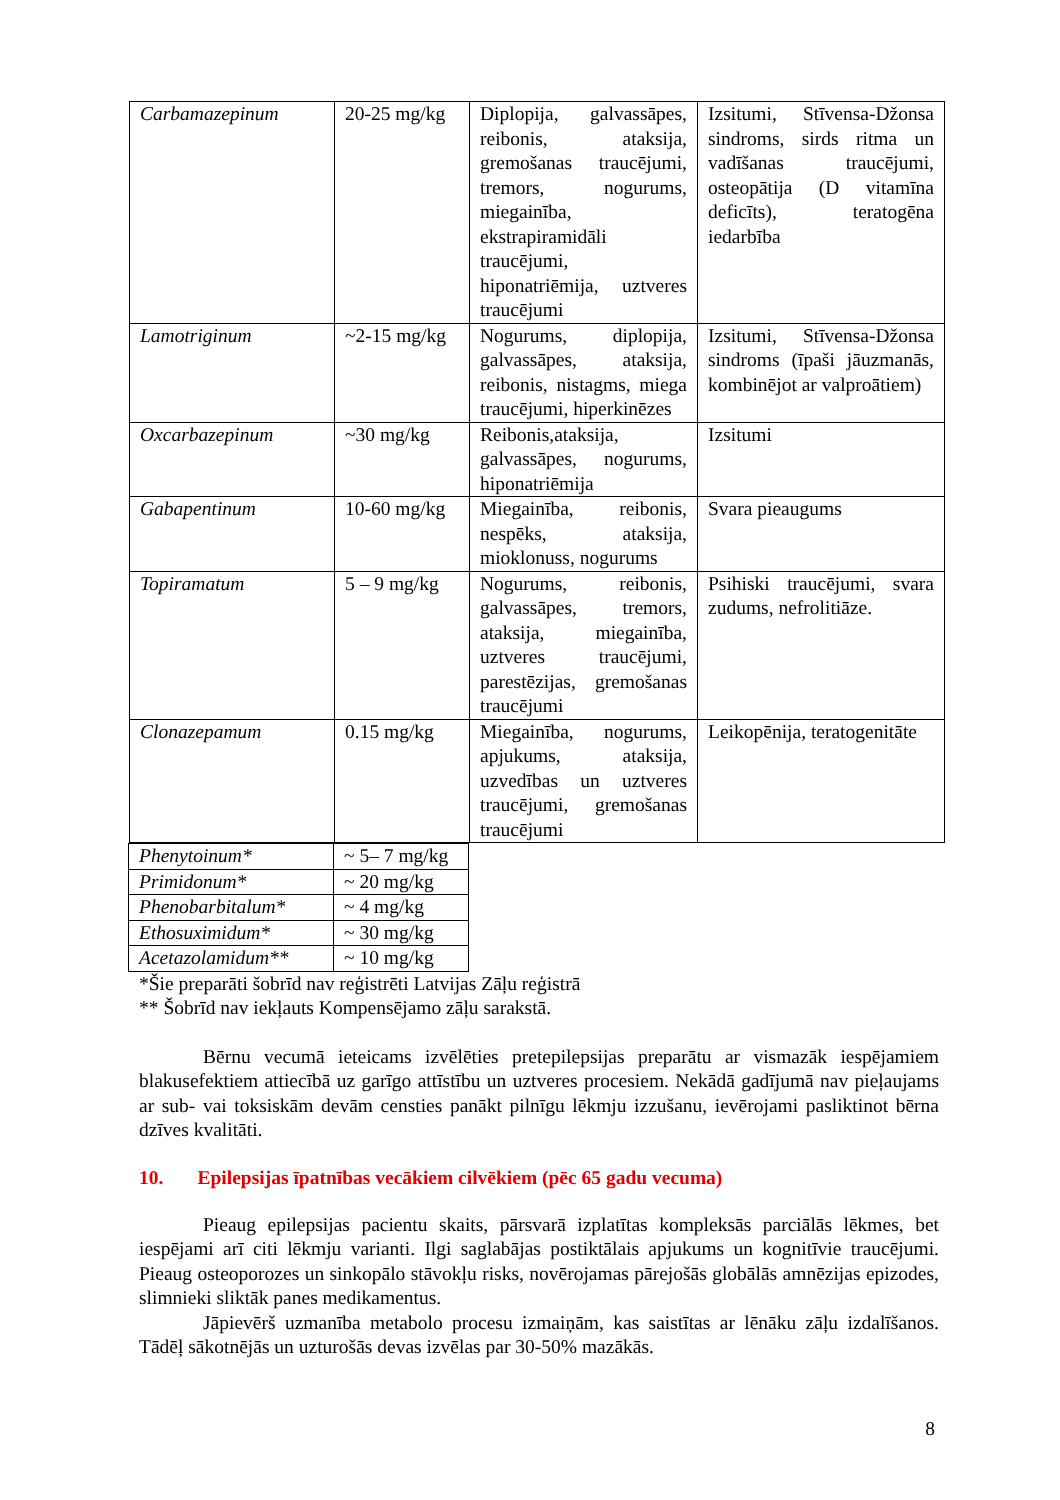| Carbamazepinum | 20-25 mg/kg | Diplopija, galvassāpes, reibonis, ataksija, gremošanas traucējumi, tremors, nogurums, miegainība, ekstrapiramidāli traucējumi, hiponatriēmija, uztveres traucējumi | Izsitumi, Stīvensa-Džonsa sindroms, sirds ritma un vadīšanas traucējumi, osteopātija (D vitamīna deficīts), teratogēna iedarbība |
| Lamotriginum | ~2-15 mg/kg | Nogurums, diplopija, galvassāpes, ataksija, reibonis, nistagms, miega traucējumi, hiperkinēzes | Izsitumi, Stīvensa-Džonsa sindroms (īpaši jāuzmanās, kombinējot ar valproātiem) |
| Oxcarbazepinum | ~30 mg/kg | Reibonis,ataksija, galvassāpes, nogurums, hiponatriēmija | Izsitumi |
| Gabapentinum | 10-60 mg/kg | Miegainība, reibonis, nespēks, ataksija, mioklonuss, nogurums | Svara pieaugums |
| Topiramatum | 5 – 9 mg/kg | Nogurums, reibonis, galvassāpes, tremors, ataksija, miegainība, uztveres traucējumi, parestēzijas, gremošanas traucējumi | Psihiski traucējumi, svara zudums, nefrolitiāze. |
| Clonazepamum | 0.15 mg/kg | Miegainība, nogurums, apjukums, ataksija, uzvedības un uztveres traucējumi, gremošanas traucējumi | Leikopēnija, teratogenitāte |
| Phenytoinum* | ~ 5– 7 mg/kg |
| Primidonum* | ~ 20 mg/kg |
| Phenobarbitalum* | ~ 4 mg/kg |
| Ethosuximidum* | ~ 30 mg/kg |
| Acetazolamidum** | ~ 10 mg/kg |
*Šie preparāti šobrīd nav reģistrēti Latvijas Zāļu reģistrā
** Šobrīd nav iekļauts Kompensējamo zāļu sarakstā.
Bērnu vecumā ieteicams izvēlēties pretepilepsijas preparātu ar vismazāk iespējamiem blakusefektiem attiecībā uz garīgo attīstību un uztveres procesiem. Nekādā gadījumā nav pieļaujams ar sub- vai toksiskām devām censties panākt pilnīgu lēkmju izzušanu, ievērojami pasliktinot bērna dzīves kvalitāti.
10. Epilepsijas īpatnības vecākiem cilvēkiem (pēc 65 gadu vecuma)
Pieaug epilepsijas pacientu skaits, pārsvarā izplatītas kompleksās parciālās lēkmes, bet iespējami arī citi lēkmju varianti. Ilgi saglabājas postiktālais apjukums un kognitīvie traucējumi. Pieaug osteoporozes un sinkopālo stāvokļu risks, novērojamas pārejošās globālās amnēzijas epizodes, slimnieki sliktāk panes medikamentus.
Jāpievērš uzmanība metabolo procesu izmaiņām, kas saistītas ar lēnāku zāļu izdalīšanos. Tādēļ sākotnējās un uzturošās devas izvēlas par 30-50% mazākās.
8